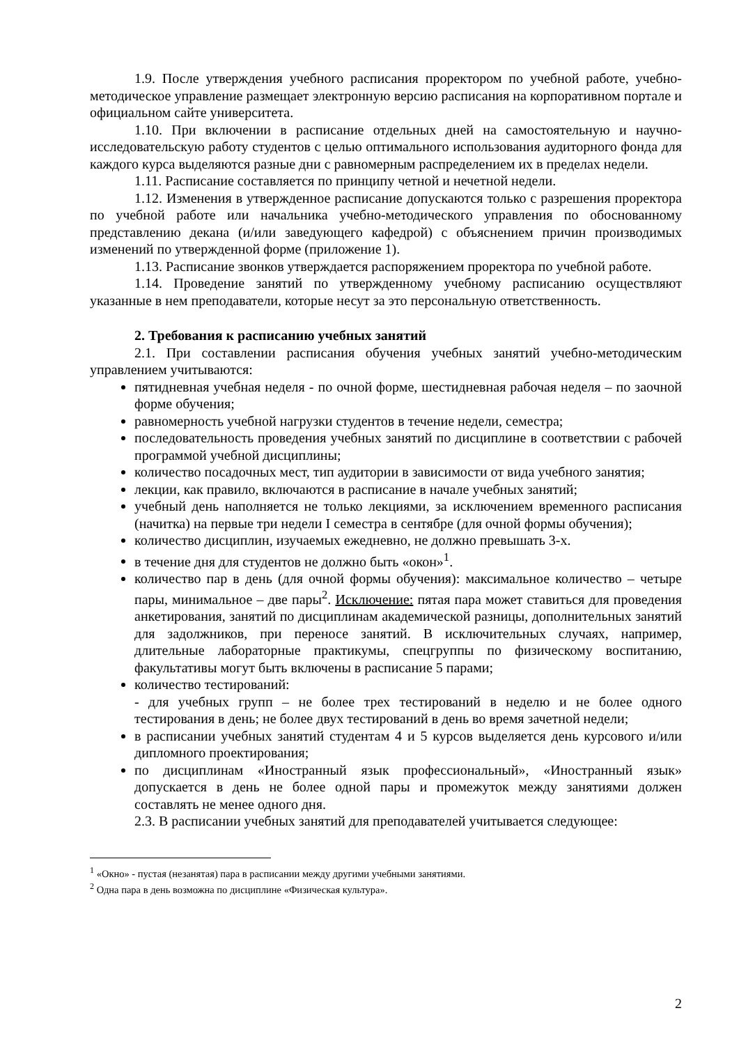1.9. После утверждения учебного расписания проректором по учебной работе, учебно-методическое управление размещает электронную версию расписания на корпоративном портале и официальном сайте университета.
1.10. При включении в расписание отдельных дней на самостоятельную и научно-исследовательскую работу студентов с целью оптимального использования аудиторного фонда для каждого курса выделяются разные дни с равномерным распределением их в пределах недели.
1.11. Расписание составляется по принципу четной и нечетной недели.
1.12. Изменения в утвержденное расписание допускаются только с разрешения проректора по учебной работе или начальника учебно-методического управления по обоснованному представлению декана (и/или заведующего кафедрой) с объяснением причин производимых изменений по утвержденной форме (приложение 1).
1.13. Расписание звонков утверждается распоряжением проректора по учебной работе.
1.14. Проведение занятий по утвержденному учебному расписанию осуществляют указанные в нем преподаватели, которые несут за это персональную ответственность.
2. Требования к расписанию учебных занятий
2.1. При составлении расписания обучения учебных занятий учебно-методическим управлением учитываются:
пятидневная учебная неделя - по очной форме, шестидневная рабочая неделя – по заочной форме обучения;
равномерность учебной нагрузки студентов в течение недели, семестра;
последовательность проведения учебных занятий по дисциплине в соответствии с рабочей программой учебной дисциплины;
количество посадочных мест, тип аудитории в зависимости от вида учебного занятия;
лекции, как правило, включаются в расписание в начале учебных занятий;
учебный день наполняется не только лекциями, за исключением временного расписания (начитка) на первые три недели I семестра в сентябре (для очной формы обучения);
количество дисциплин, изучаемых ежедневно, не должно превышать 3-х.
в течение дня для студентов не должно быть «окон»<sup>1</sup>.
количество пар в день (для очной формы обучения): максимальное количество – четыре пары, минимальное – две пары<sup>2</sup>. Исключение: пятая пара может ставиться для проведения анкетирования, занятий по дисциплинам академической разницы, дополнительных занятий для задолжников, при переносе занятий. В исключительных случаях, например, длительные лабораторные практикумы, спецгруппы по физическому воспитанию, факультативы могут быть включены в расписание 5 парами;
количество тестирований:
- для учебных групп – не более трех тестирований в неделю и не более одного тестирования в день; не более двух тестирований в день во время зачетной недели;
в расписании учебных занятий студентам 4 и 5 курсов выделяется день курсового и/или дипломного проектирования;
по дисциплинам «Иностранный язык профессиональный», «Иностранный язык» допускается в день не более одной пары и промежуток между занятиями должен составлять не менее одного дня.
2.3. В расписании учебных занятий для преподавателей учитывается следующее:
<sup>1</sup> «Окно» - пустая (незанятая) пара в расписании между другими учебными занятиями.
<sup>2</sup> Одна пара в день возможна по дисциплине «Физическая культура».
2